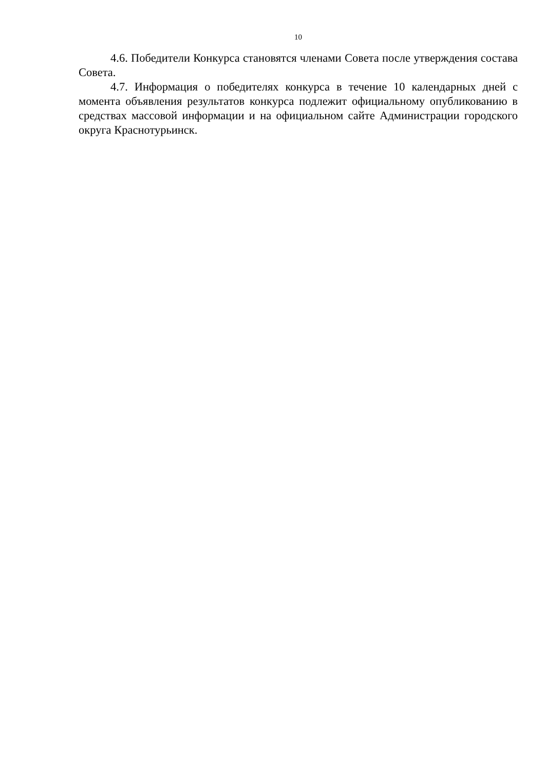10
4.6. Победители Конкурса становятся членами Совета после утверждения состава Совета.
4.7. Информация о победителях конкурса в течение 10 календарных дней с момента объявления результатов конкурса подлежит официальному опубликованию в средствах массовой информации и на официальном сайте Администрации городского округа Краснотурьинск.